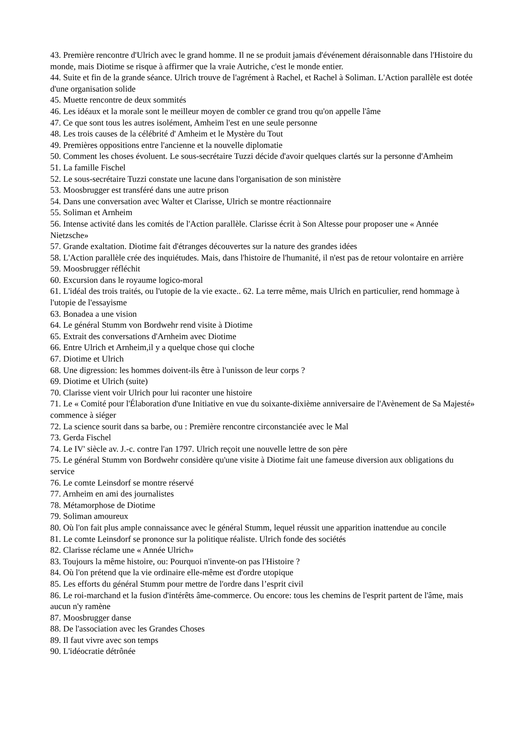43. Première rencontre d'Ulrich avec le grand homme. Il ne se produit jamais d'événement déraisonnable dans l'Histoire du monde, mais Diotime se risque à affirmer que la vraie Autriche, c'est le monde entier.
44. Suite et fin de la grande séance. Ulrich trouve de l'agrément à Rachel, et Rachel à Soliman. L'Action parallèle est dotée d'une organisation solide
45. Muette rencontre de deux sommités
46. Les idéaux et la morale sont le meilleur moyen de combler ce grand trou qu'on appelle l'âme
47. Ce que sont tous les autres isolément, Amheim l'est en une seule personne
48. Les trois causes de la célébrité d' Amheim et le Mystère du Tout
49. Premières oppositions entre l'ancienne et la nouvelle diplomatie
50. Comment les choses évoluent. Le sous-secrétaire Tuzzi décide d'avoir quelques clartés sur la personne d'Amheim
51. La famille Fischel
52. Le sous-secrétaire Tuzzi constate une lacune dans l'organisation de son ministère
53. Moosbrugger est transféré dans une autre prison
54. Dans une conversation avec Walter et Clarisse, Ulrich se montre réactionnaire
55. Soliman et Arnheim
56. Intense activité dans les comités de l'Action parallèle. Clarisse écrit à Son Altesse pour proposer une « Année Nietzsche»
57. Grande exaltation. Diotime fait d'étranges découvertes sur la nature des grandes idées
58. L'Action parallèle crée des inquiétudes. Mais, dans l'histoire de l'humanité, il n'est pas de retour volontaire en arrière
59. Moosbrugger réfléchit
60. Excursion dans le royaume logico-moral
61. L'idéal des trois traités, ou l'utopie de la vie exacte.. 62. La terre même, mais Ulrich en particulier, rend hommage à l'utopie de l'essayisme
63. Bonadea a une vision
64. Le général Stumm von Bordwehr rend visite à Diotime
65. Extrait des conversations d'Arnheim avec Diotime
66. Entre Ulrich et Arnheim,il y a quelque chose qui cloche
67. Diotime et Ulrich
68. Une digression: les hommes doivent-ils être à l'unisson de leur corps ?
69. Diotime et Ulrich (suite)
70. Clarisse vient voir Ulrich pour lui raconter une histoire
71. Le « Comité pour l'Élaboration d'une Initiative en vue du soixante-dixième anniversaire de l'Avènement de Sa Majesté» commence à siéger
72. La science sourit dans sa barbe, ou : Première rencontre circonstanciée avec le Mal
73. Gerda Fischel
74. Le IV' siècle av. J.-c. contre l'an 1797. Ulrich reçoit une nouvelle lettre de son père
75. Le général Stumm von Bordwehr considère qu'une visite à Diotime fait une fameuse diversion aux obligations du service
76. Le comte Leinsdorf se montre réservé
77. Arnheim en ami des journalistes
78. Métamorphose de Diotime
79. Soliman amoureux
80. Où l'on fait plus ample connaissance avec le général Stumm, lequel réussit une apparition inattendue au concile
81. Le comte Leinsdorf se prononce sur la politique réaliste. Ulrich fonde des sociétés
82. Clarisse réclame une « Année Ulrich»
83. Toujours la même histoire, ou: Pourquoi n'invente-on pas l'Histoire ?
84. Où l'on prétend que la vie ordinaire elle-même est d'ordre utopique
85. Les efforts du général Stumm pour mettre de l'ordre dans l’esprit civil
86. Le roi-marchand et la fusion d'intérêts âme-commerce. Ou encore: tous les chemins de l'esprit partent de l'âme, mais aucun n'y ramène
87. Moosbrugger danse
88. De l'association avec les Grandes Choses
89. Il faut vivre avec son temps
90. L'idéocratie détrônée